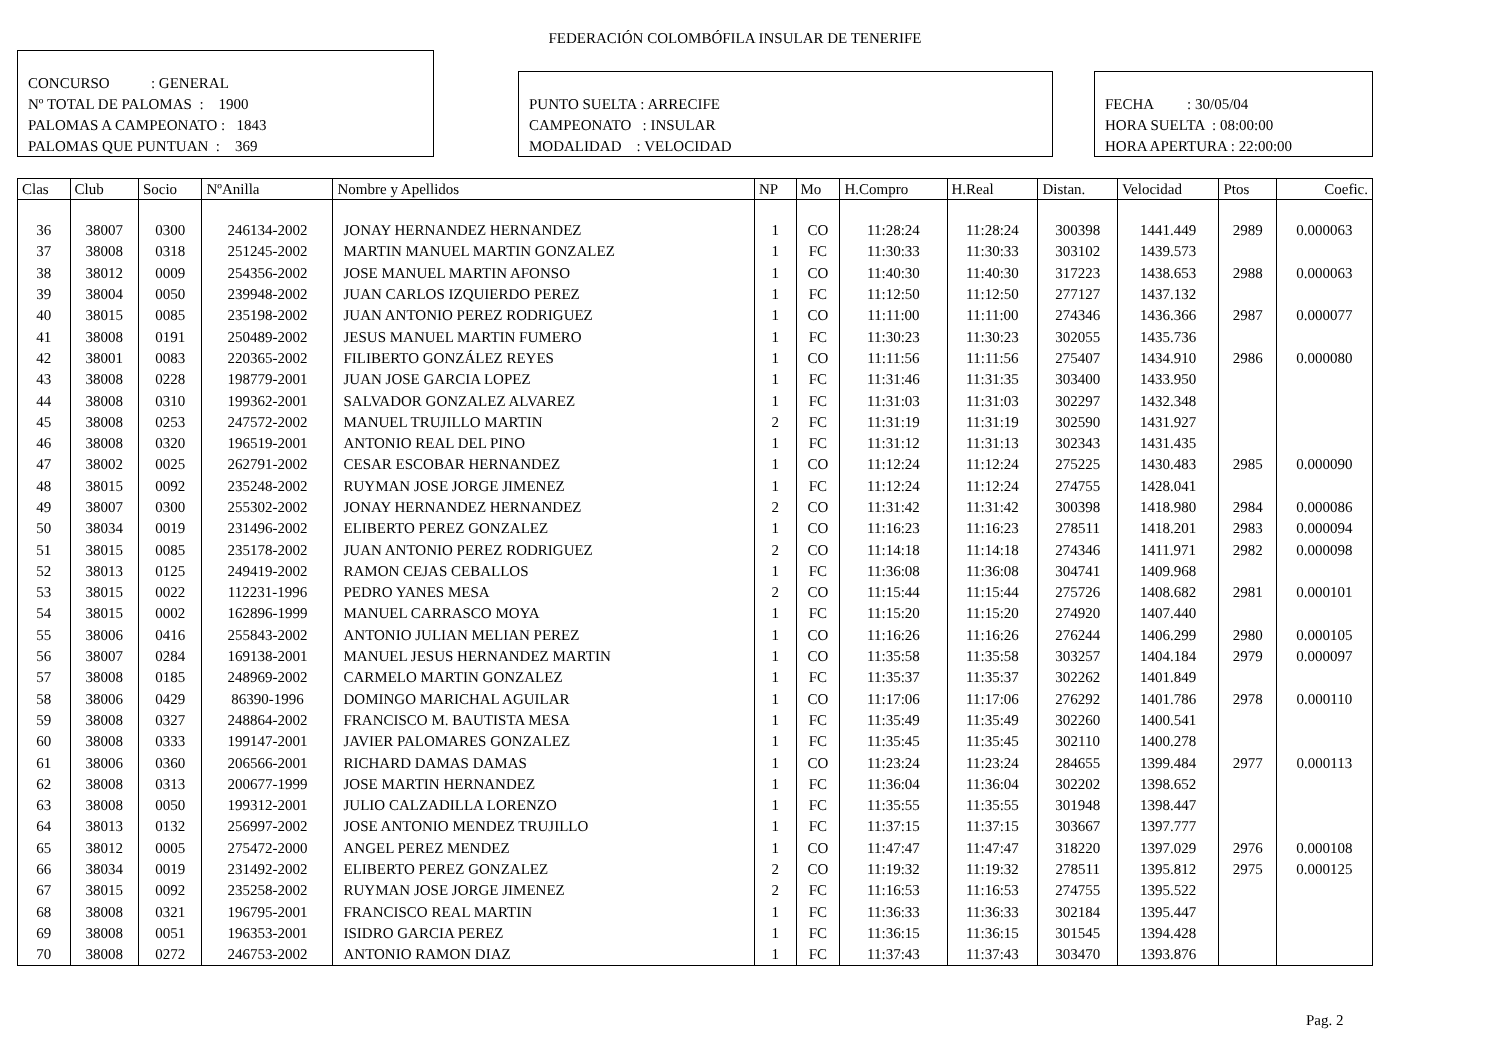FEDERACIÓN COLOMBÓFILA INSULAR DE TENERIFE
CONCURSO : GENERAL
Nº TOTAL DE PALOMAS : 1900
PALOMAS A CAMPEONATO : 1843
PALOMAS QUE PUNTUAN : 369
PUNTO SUELTA : ARRECIFE
CAMPEONATO : INSULAR
MODALIDAD : VELOCIDAD
FECHA : 30/05/04
HORA SUELTA : 08:00:00
HORA APERTURA : 22:00:00
| Clas | Club | Socio | NºAnilla | Nombre y Apellidos | NP | Mo | H.Compro | H.Real | Distan. | Velocidad | Ptos | Coefic. |
| --- | --- | --- | --- | --- | --- | --- | --- | --- | --- | --- | --- | --- |
| 36 | 38007 | 0300 | 246134-2002 | JONAY HERNANDEZ HERNANDEZ | 1 | CO | 11:28:24 | 11:28:24 | 300398 | 1441.449 | 2989 | 0.000063 |
| 37 | 38008 | 0318 | 251245-2002 | MARTIN MANUEL MARTIN GONZALEZ | 1 | FC | 11:30:33 | 11:30:33 | 303102 | 1439.573 | | |
| 38 | 38012 | 0009 | 254356-2002 | JOSE MANUEL MARTIN AFONSO | 1 | CO | 11:40:30 | 11:40:30 | 317223 | 1438.653 | 2988 | 0.000063 |
| 39 | 38004 | 0050 | 239948-2002 | JUAN CARLOS IZQUIERDO PEREZ | 1 | FC | 11:12:50 | 11:12:50 | 277127 | 1437.132 | | |
| 40 | 38015 | 0085 | 235198-2002 | JUAN ANTONIO PEREZ RODRIGUEZ | 1 | CO | 11:11:00 | 11:11:00 | 274346 | 1436.366 | 2987 | 0.000077 |
| 41 | 38008 | 0191 | 250489-2002 | JESUS MANUEL MARTIN FUMERO | 1 | FC | 11:30:23 | 11:30:23 | 302055 | 1435.736 | | |
| 42 | 38001 | 0083 | 220365-2002 | FILIBERTO GONZÁLEZ REYES | 1 | CO | 11:11:56 | 11:11:56 | 275407 | 1434.910 | 2986 | 0.000080 |
| 43 | 38008 | 0228 | 198779-2001 | JUAN JOSE GARCIA LOPEZ | 1 | FC | 11:31:46 | 11:31:35 | 303400 | 1433.950 | | |
| 44 | 38008 | 0310 | 199362-2001 | SALVADOR GONZALEZ ALVAREZ | 1 | FC | 11:31:03 | 11:31:03 | 302297 | 1432.348 | | |
| 45 | 38008 | 0253 | 247572-2002 | MANUEL TRUJILLO MARTIN | 2 | FC | 11:31:19 | 11:31:19 | 302590 | 1431.927 | | |
| 46 | 38008 | 0320 | 196519-2001 | ANTONIO REAL DEL PINO | 1 | FC | 11:31:12 | 11:31:13 | 302343 | 1431.435 | | |
| 47 | 38002 | 0025 | 262791-2002 | CESAR ESCOBAR HERNANDEZ | 1 | CO | 11:12:24 | 11:12:24 | 275225 | 1430.483 | 2985 | 0.000090 |
| 48 | 38015 | 0092 | 235248-2002 | RUYMAN JOSE JORGE JIMENEZ | 1 | FC | 11:12:24 | 11:12:24 | 274755 | 1428.041 | | |
| 49 | 38007 | 0300 | 255302-2002 | JONAY HERNANDEZ HERNANDEZ | 2 | CO | 11:31:42 | 11:31:42 | 300398 | 1418.980 | 2984 | 0.000086 |
| 50 | 38034 | 0019 | 231496-2002 | ELIBERTO PEREZ GONZALEZ | 1 | CO | 11:16:23 | 11:16:23 | 278511 | 1418.201 | 2983 | 0.000094 |
| 51 | 38015 | 0085 | 235178-2002 | JUAN ANTONIO PEREZ RODRIGUEZ | 2 | CO | 11:14:18 | 11:14:18 | 274346 | 1411.971 | 2982 | 0.000098 |
| 52 | 38013 | 0125 | 249419-2002 | RAMON CEJAS CEBALLOS | 1 | FC | 11:36:08 | 11:36:08 | 304741 | 1409.968 | | |
| 53 | 38015 | 0022 | 112231-1996 | PEDRO YANES MESA | 2 | CO | 11:15:44 | 11:15:44 | 275726 | 1408.682 | 2981 | 0.000101 |
| 54 | 38015 | 0002 | 162896-1999 | MANUEL CARRASCO MOYA | 1 | FC | 11:15:20 | 11:15:20 | 274920 | 1407.440 | | |
| 55 | 38006 | 0416 | 255843-2002 | ANTONIO JULIAN MELIAN PEREZ | 1 | CO | 11:16:26 | 11:16:26 | 276244 | 1406.299 | 2980 | 0.000105 |
| 56 | 38007 | 0284 | 169138-2001 | MANUEL JESUS HERNANDEZ MARTIN | 1 | CO | 11:35:58 | 11:35:58 | 303257 | 1404.184 | 2979 | 0.000097 |
| 57 | 38008 | 0185 | 248969-2002 | CARMELO MARTIN GONZALEZ | 1 | FC | 11:35:37 | 11:35:37 | 302262 | 1401.849 | | |
| 58 | 38006 | 0429 | 86390-1996 | DOMINGO MARICHAL AGUILAR | 1 | CO | 11:17:06 | 11:17:06 | 276292 | 1401.786 | 2978 | 0.000110 |
| 59 | 38008 | 0327 | 248864-2002 | FRANCISCO M. BAUTISTA MESA | 1 | FC | 11:35:49 | 11:35:49 | 302260 | 1400.541 | | |
| 60 | 38008 | 0333 | 199147-2001 | JAVIER PALOMARES GONZALEZ | 1 | FC | 11:35:45 | 11:35:45 | 302110 | 1400.278 | | |
| 61 | 38006 | 0360 | 206566-2001 | RICHARD DAMAS DAMAS | 1 | CO | 11:23:24 | 11:23:24 | 284655 | 1399.484 | 2977 | 0.000113 |
| 62 | 38008 | 0313 | 200677-1999 | JOSE MARTIN HERNANDEZ | 1 | FC | 11:36:04 | 11:36:04 | 302202 | 1398.652 | | |
| 63 | 38008 | 0050 | 199312-2001 | JULIO CALZADILLA LORENZO | 1 | FC | 11:35:55 | 11:35:55 | 301948 | 1398.447 | | |
| 64 | 38013 | 0132 | 256997-2002 | JOSE ANTONIO MENDEZ TRUJILLO | 1 | FC | 11:37:15 | 11:37:15 | 303667 | 1397.777 | | |
| 65 | 38012 | 0005 | 275472-2000 | ANGEL PEREZ MENDEZ | 1 | CO | 11:47:47 | 11:47:47 | 318220 | 1397.029 | 2976 | 0.000108 |
| 66 | 38034 | 0019 | 231492-2002 | ELIBERTO PEREZ GONZALEZ | 2 | CO | 11:19:32 | 11:19:32 | 278511 | 1395.812 | 2975 | 0.000125 |
| 67 | 38015 | 0092 | 235258-2002 | RUYMAN JOSE JORGE JIMENEZ | 2 | FC | 11:16:53 | 11:16:53 | 274755 | 1395.522 | | |
| 68 | 38008 | 0321 | 196795-2001 | FRANCISCO REAL MARTIN | 1 | FC | 11:36:33 | 11:36:33 | 302184 | 1395.447 | | |
| 69 | 38008 | 0051 | 196353-2001 | ISIDRO GARCIA PEREZ | 1 | FC | 11:36:15 | 11:36:15 | 301545 | 1394.428 | | |
| 70 | 38008 | 0272 | 246753-2002 | ANTONIO RAMON DIAZ | 1 | FC | 11:37:43 | 11:37:43 | 303470 | 1393.876 | | |
Pag. 2